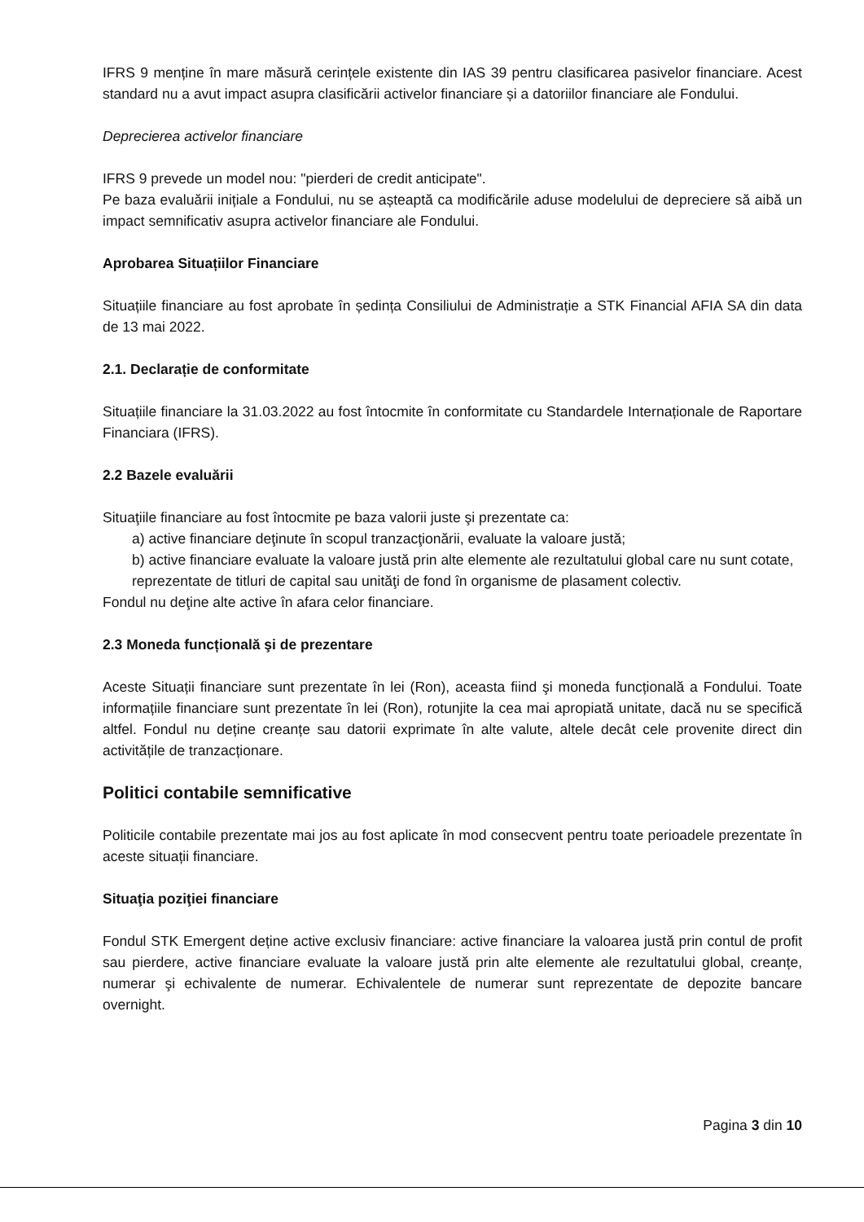IFRS 9 menține în mare măsură cerințele existente din IAS 39 pentru clasificarea pasivelor financiare. Acest standard nu a avut impact asupra clasificării activelor financiare și a datoriilor financiare ale Fondului.
Deprecierea activelor financiare
IFRS 9 prevede un model nou: "pierderi de credit anticipate".
Pe baza evaluării inițiale a Fondului, nu se așteaptă ca modificările aduse modelului de depreciere să aibă un impact semnificativ asupra activelor financiare ale Fondului.
Aprobarea Situațiilor Financiare
Situațiile financiare au fost aprobate în ședința Consiliului de Administrație a STK Financial AFIA SA din data de 13 mai 2022.
2.1. Declarație de conformitate
Situațiile financiare la 31.03.2022 au fost întocmite în conformitate cu Standardele Internaționale de Raportare Financiara (IFRS).
2.2 Bazele evaluării
Situaţiile financiare au fost întocmite pe baza valorii juste şi prezentate ca:
a) active financiare deţinute în scopul tranzacţionării, evaluate la valoare justă;
b) active financiare evaluate la valoare justă prin alte elemente ale rezultatului global care nu sunt cotate, reprezentate de titluri de capital sau unităţi de fond în organisme de plasament colectiv.
Fondul nu deţine alte active în afara celor financiare.
2.3 Moneda funcțională şi de prezentare
Aceste Situații financiare sunt prezentate în lei (Ron), aceasta fiind şi moneda funcțională a Fondului. Toate informațiile financiare sunt prezentate în lei (Ron), rotunjite la cea mai apropiată unitate, dacă nu se specifică altfel. Fondul nu deține creanțe sau datorii exprimate în alte valute, altele decât cele provenite direct din activitățile de tranzacționare.
Politici contabile semnificative
Politicile contabile prezentate mai jos au fost aplicate în mod consecvent pentru toate perioadele prezentate în aceste situații financiare.
Situaţia poziţiei financiare
Fondul STK Emergent deține active exclusiv financiare: active financiare la valoarea justă prin contul de profit sau pierdere, active financiare evaluate la valoare justă prin alte elemente ale rezultatului global, creanțe, numerar şi echivalente de numerar. Echivalentele de numerar sunt reprezentate de depozite bancare overnight.
Pagina 3 din 10